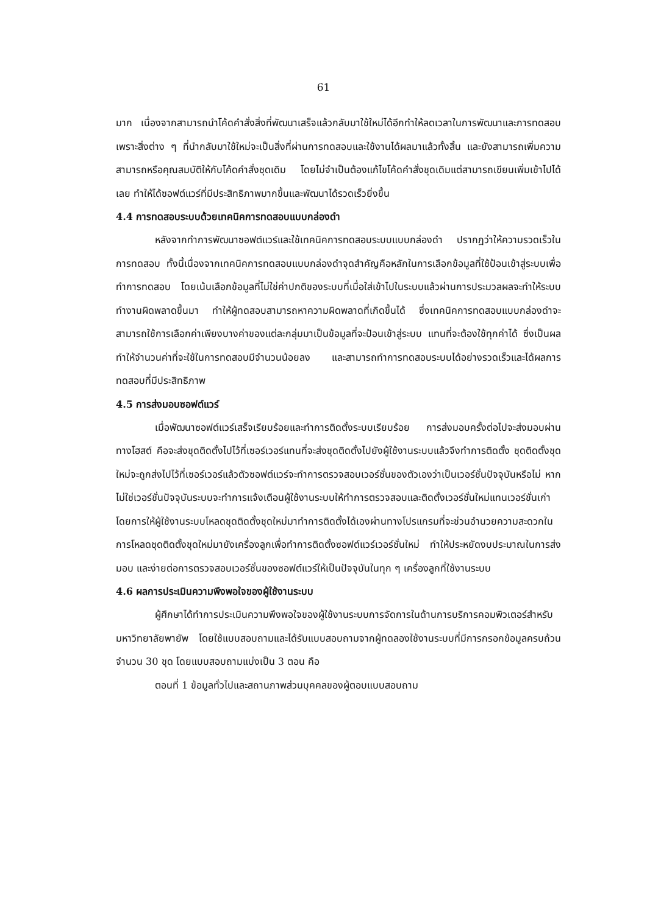61
มาก เนื่องจากสามารถนำโค้ดคำสั่งสิ่งที่พัฒนาเสร็จแล้วกลับมาใช้ใหม่ได้อีกทำให้ลดเวลาในการพัฒนาและการทดสอบ เพราะสิ่งต่าง ๆ ที่นำกลับมาใช้ใหม่จะเป็นสิ่งที่ผ่านการทดสอบและใช้งานได้ผลมาแล้วทั้งสิ้น และยังสามารถเพิ่มความสามารถหรือคุณสมบัติให้กับโค้ดคำสั่งชุดเดิม โดยไม่จำเป็นต้องแก้ไขโค้ดคำสั่งชุดเดิมแต่สามารถเขียนเพิ่มเข้าไปได้เลย ทำให้ได้ซอฟต์แวร์ที่มีประสิทธิภาพมากขึ้นและพัฒนาได้รวดเร็วยิ่งขึ้น
4.4 การทดสอบระบบด้วยเทคนิคการทดสอบแบบกล่องดำ
หลังจากทำการพัฒนาซอฟต์แวร์และใช้เทคนิคการทดสอบระบบแบบกล่องดำ ปรากฏว่าให้ความรวดเร็วในการทดสอบ ทั้งนี้เนื่องจากเทคนิคการทดสอบแบบกล่องดำจุดสำคัญคือหลักในการเลือกข้อมูลที่ใช้ป้อนเข้าสู่ระบบเพื่อทำการทดสอบ โดยเน้นเลือกข้อมูลที่ไม่ใช่ค่าปกติของระบบที่เมื่อใส่เข้าไปในระบบแล้วผ่านการประมวลผลจะทำให้ระบบทำงานผิดพลาดขึ้นมา ทำให้ผู้ทดสอบสามารถหาความผิดพลาดที่เกิดขึ้นได้ ซึ่งเทคนิคการทดสอบแบบกล่องดำจะสามารถใช้การเลือกค่าเพียงบางค่าของแต่ละกลุ่มมาเป็นข้อมูลที่จะป้อนเข้าสู่ระบบ แทนที่จะต้องใช้ทุกค่าได้ ซึ่งเป็นผลทำให้จำนวนค่าที่จะใช้ในการทดสอบมีจำนวนน้อยลง และสามารถทำการทดสอบระบบได้อย่างรวดเร็วและได้ผลการทดสอบที่มีประสิทธิภาพ
4.5 การส่งมอบซอฟต์แวร์
เมื่อพัฒนาซอฟต์แวร์เสร็จเรียบร้อยและทำการติดตั้งระบบเรียบร้อย การส่งมอบครั้งต่อไปจะส่งมอบผ่านทางโฮสต์ คือจะส่งชุดติดตั้งไปไว้ที่เซอร์เวอร์แทนที่จะส่งชุดติดตั้งไปยังผู้ใช้งานระบบแล้วจึงทำการติดตั้ง ชุดติดตั้งชุดใหม่จะถูกส่งไปไว้ที่เซอร์เวอร์แล้วตัวซอฟต์แวร์จะทำการตรวจสอบเวอร์ชั่นของตัวเองว่าเป็นเวอร์ชั่นปัจจุบันหรือไม่ หากไม่ใช่เวอร์ชั่นปัจจุบันระบบจะทำการแจ้งเตือนผู้ใช้งานระบบให้ทำการตรวจสอบและติดตั้งเวอร์ชั่นใหม่แทนเวอร์ชั่นเก่า โดยการให้ผู้ใช้งานระบบโหลดชุดติดตั้งชุดใหม่มาทำการติดตั้งได้เองผ่านทางโปรแกรมที่จะช่วนอำนวยความสะดวกในการโหลดชุดติดตั้งชุดใหม่มายังเครื่องลูกเพื่อทำการติดตั้งซอฟต์แวร์เวอร์ชั่นใหม่ ทำให้ประหยัดงบประมาณในการส่งมอบ และง่ายต่อการตรวจสอบเวอร์ชั่นของซอฟต์แวร์ให้เป็นปัจจุบันในทุก ๆ เครื่องลูกที่ใช้งานระบบ
4.6 ผลการประเมินความพึงพอใจของผู้ใช้งานระบบ
ผู้ศึกษาได้ทำการประเมินความพึงพอใจของผู้ใช้งานระบบการจัดการในด้านการบริการคอมพิวเตอร์สำหรับมหาวิทยาลัยพายัพ โดยใช้แบบสอบถามและได้รับแบบสอบถามจากผู้ทดลองใช้งานระบบที่มีการกรอกข้อมูลครบถ้วนจำนวน 30 ชุด โดยแบบสอบถามแบ่งเป็น 3 ตอน คือ
ตอนที่ 1 ข้อมูลทั่วไปและสถานภาพส่วนบุคคลของผู้ตอบแบบสอบถาม